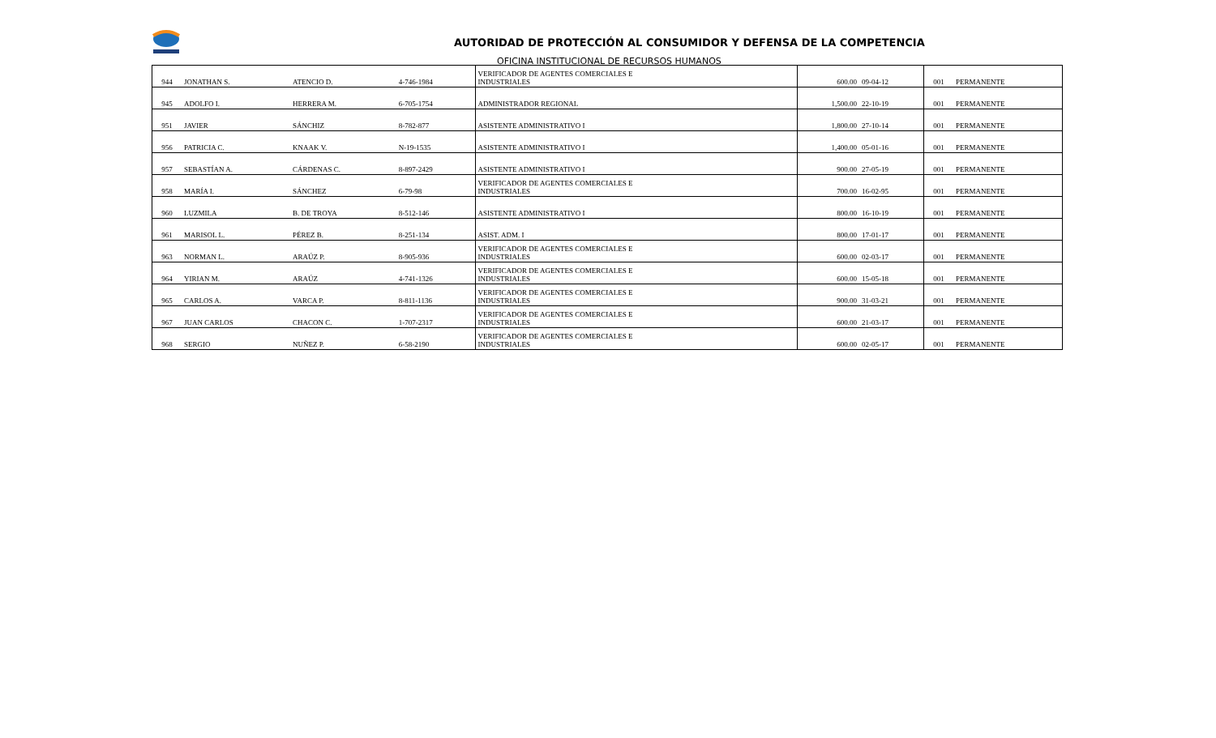AUTORIDAD DE PROTECCIÓN AL CONSUMIDOR Y DEFENSA DE LA COMPETENCIA
OFICINA INSTITUCIONAL DE RECURSOS HUMANOS
| 944 | JONATHAN S. | ATENCIO D. | 4-746-1984 | VERIFICADOR DE AGENTES COMERCIALES E INDUSTRIALES | 600.00 | 09-04-12 | 001 | PERMANENTE |
| 945 | ADOLFO I. | HERRERA M. | 6-705-1754 | ADMINISTRADOR REGIONAL | 1,500.00 | 22-10-19 | 001 | PERMANENTE |
| 951 | JAVIER | SÁNCHIZ | 8-782-877 | ASISTENTE ADMINISTRATIVO I | 1,800.00 | 27-10-14 | 001 | PERMANENTE |
| 956 | PATRICIA C. | KNAAK V. | N-19-1535 | ASISTENTE ADMINISTRATIVO I | 1,400.00 | 05-01-16 | 001 | PERMANENTE |
| 957 | SEBASTÍAN A. | CÁRDENAS C. | 8-897-2429 | ASISTENTE ADMINISTRATIVO I | 900.00 | 27-05-19 | 001 | PERMANENTE |
| 958 | MARÍA I. | SÁNCHEZ | 6-79-98 | VERIFICADOR DE AGENTES COMERCIALES E INDUSTRIALES | 700.00 | 16-02-95 | 001 | PERMANENTE |
| 960 | LUZMILA | B. DE TROYA | 8-512-146 | ASISTENTE ADMINISTRATIVO I | 800.00 | 16-10-19 | 001 | PERMANENTE |
| 961 | MARISOL L. | PÉREZ B. | 8-251-134 | ASIST. ADM. I | 800.00 | 17-01-17 | 001 | PERMANENTE |
| 963 | NORMAN L. | ARAÚZ P. | 8-905-936 | VERIFICADOR DE AGENTES COMERCIALES E INDUSTRIALES | 600.00 | 02-03-17 | 001 | PERMANENTE |
| 964 | YIRIAN M. | ARAÚZ | 4-741-1326 | VERIFICADOR DE AGENTES COMERCIALES E INDUSTRIALES | 600.00 | 15-05-18 | 001 | PERMANENTE |
| 965 | CARLOS A. | VARCA P. | 8-811-1136 | VERIFICADOR DE AGENTES COMERCIALES E INDUSTRIALES | 900.00 | 31-03-21 | 001 | PERMANENTE |
| 967 | JUAN CARLOS | CHACON C. | 1-707-2317 | VERIFICADOR DE AGENTES COMERCIALES E INDUSTRIALES | 600.00 | 21-03-17 | 001 | PERMANENTE |
| 968 | SERGIO | NUÑEZ P. | 6-58-2190 | VERIFICADOR DE AGENTES COMERCIALES E INDUSTRIALES | 600.00 | 02-05-17 | 001 | PERMANENTE |